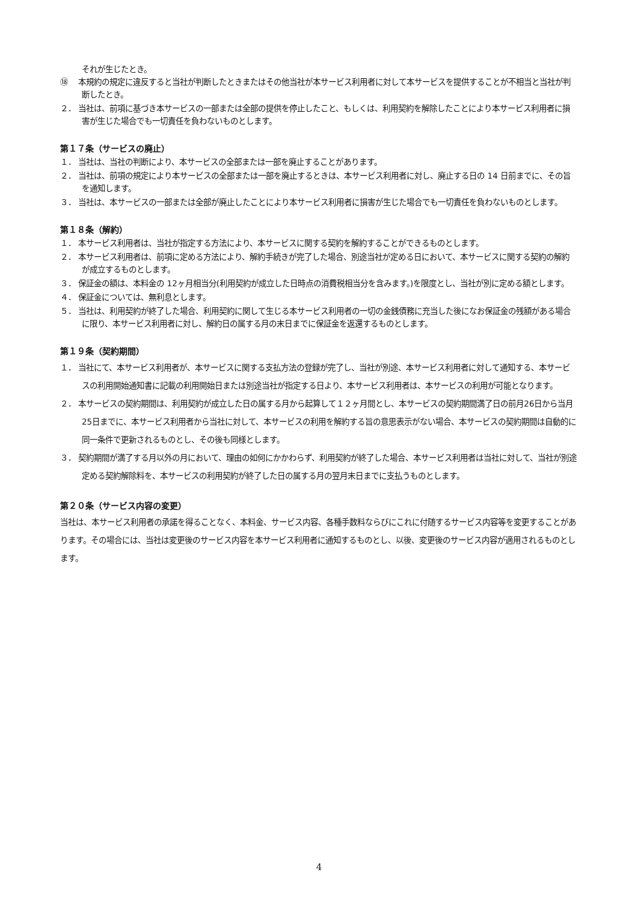それが生じたとき。
⑱　 本規約の規定に違反すると当社が判断したときまたはその他当社が本サービス利用者に対して本サービスを提供することが不相当と当社が判断したとき。
２． 当社は、前項に基づき本サービスの一部または全部の提供を停止したこと、もしくは、利用契約を解除したことにより本サービス利用者に損害が生じた場合でも一切責任を負わないものとします。
第１７条（サービスの廃止）
１． 当社は、当社の判断により、本サービスの全部または一部を廃止することがあります。
２． 当社は、前項の規定により本サービスの全部または一部を廃止するときは、本サービス利用者に対し、廃止する日の 14 日前までに、その旨を通知します。
３． 当社は、本サービスの一部または全部が廃止したことにより本サービス利用者に損害が生じた場合でも一切責任を負わないものとします。
第１８条（解約）
１． 本サービス利用者は、当社が指定する方法により、本サービスに関する契約を解約することができるものとします。
２． 本サービス利用者は、前項に定める方法により、解約手続きが完了した場合、別途当社が定める日において、本サービスに関する契約の解約が成立するものとします。
３． 保証金の額は、本料金の 12ヶ月相当分(利用契約が成立した日時点の消費税相当分を含みます。)を限度とし、当社が別に定める額とします。
４． 保証金については、無利息とします。
５． 当社は、利用契約が終了した場合、利用契約に関して生じる本サービス利用者の一切の金銭債務に充当した後になお保証金の残額がある場合に限り、本サービス利用者に対し、解約日の属する月の末日までに保証金を返還するものとします。
第１９条（契約期間）
１． 当社にて、本サービス利用者が、本サービスに関する支払方法の登録が完了し、当社が別途、本サービス利用者に対して通知する、本サービスの利用開始通知書に記載の利用開始日または別途当社が指定する日より、本サービス利用者は、本サービスの利用が可能となります。
２． 本サービスの契約期間は、利用契約が成立した日の属する月から起算して１２ヶ月間とし、本サービスの契約期間満了日の前月26日から当月25日までに、本サービス利用者から当社に対して、本サービスの利用を解約する旨の意思表示がない場合、本サービスの契約期間は自動的に同一条件で更新されるものとし、その後も同様とします。
３． 契約期間が満了する月以外の月において、理由の如何にかかわらず、利用契約が終了した場合、本サービス利用者は当社に対して、当社が別途定める契約解除料を、本サービスの利用契約が終了した日の属する月の翌月末日までに支払うものとします。
第２０条（サービス内容の変更）
当社は、本サービス利用者の承諾を得ることなく、本料金、サービス内容、各種手数料ならびにこれに付随するサービス内容等を変更することがあります。その場合には、当社は変更後のサービス内容を本サービス利用者に通知するものとし、以後、変更後のサービス内容が適用されるものとします。
4